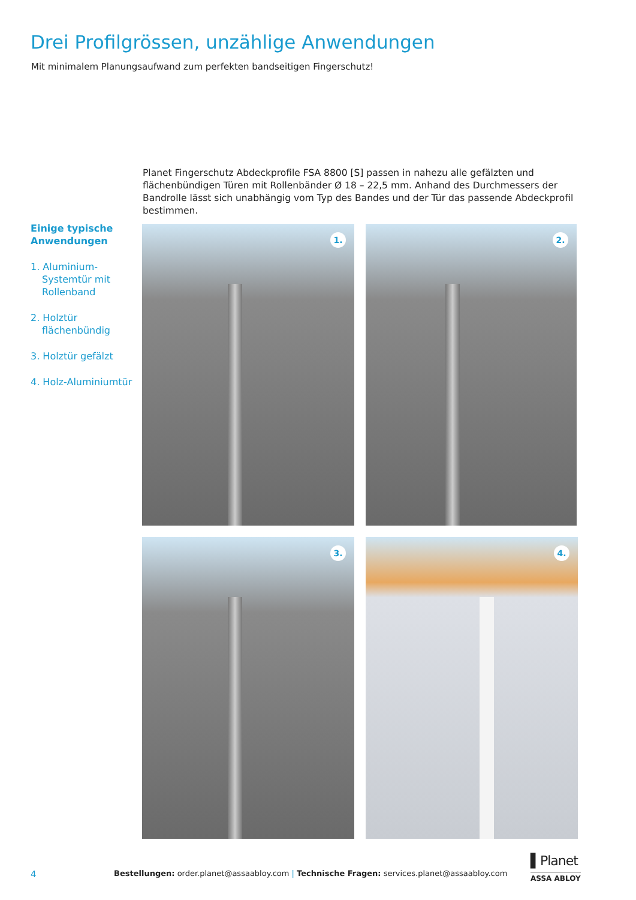Drei Profilgrössen, unzählige Anwendungen
Mit minimalem Planungsaufwand zum perfekten bandseitigen Fingerschutz!
Planet Fingerschutz Abdeckprofile FSA 8800 [S] passen in nahezu alle gefälzten und flächenbündigen Türen mit Rollenbänder Ø 18 – 22,5 mm. Anhand des Durchmessers der Bandrolle lässt sich unabhängig vom Typ des Bandes und der Tür das passende Abdeckprofil bestimmen.
Einige typische Anwendungen
1. Aluminium-Systemtür mit Rollenband
2. Holztür flächenbündig
3. Holztür gefälzt
4. Holz-Aluminiumtür
1. 2.
3. 4.
4
Bestellungen: order.planet@assaabloy.com | Technische Fragen: services.planet@assaabloy.com
▌Planet
ASSA ABLOY